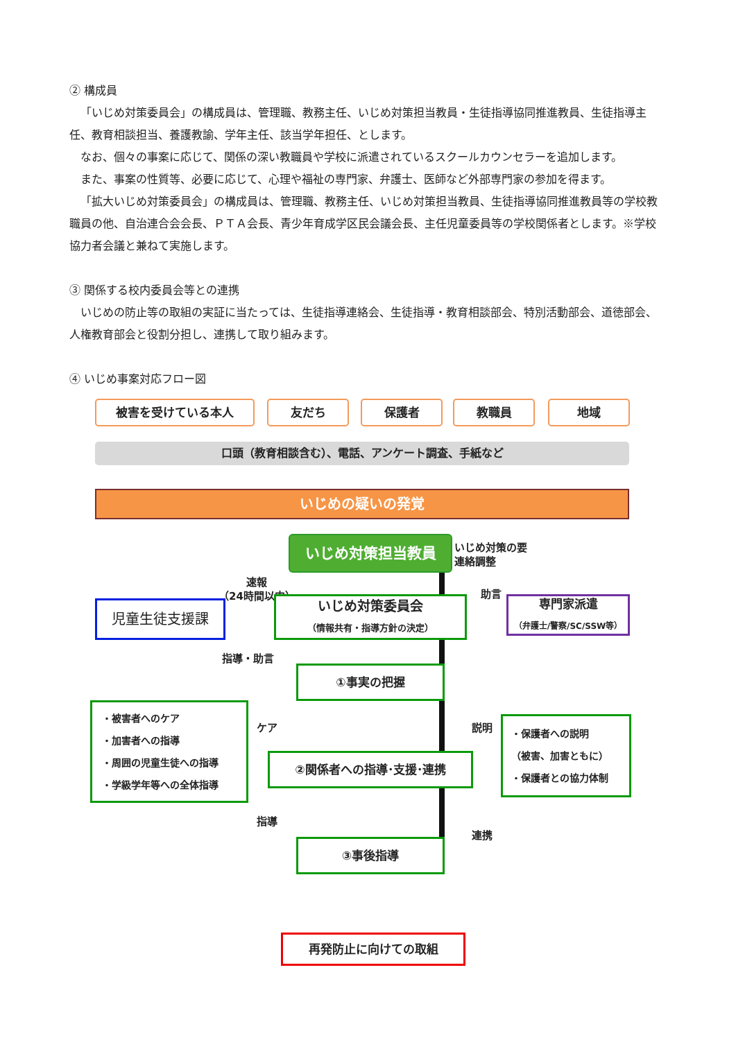② 構成員
「いじめ対策委員会」の構成員は、管理職、教務主任、いじめ対策担当教員・生徒指導協同推進教員、生徒指導主任、教育相談担当、養護教諭、学年主任、該当学年担任、とします。
なお、個々の事案に応じて、関係の深い教職員や学校に派遣されているスクールカウンセラーを追加します。
また、事案の性質等、必要に応じて、心理や福祉の専門家、弁護士、医師など外部専門家の参加を得ます。
「拡大いじめ対策委員会」の構成員は、管理職、教務主任、いじめ対策担当教員、生徒指導協同推進教員等の学校教職員の他、自治連合会会長、ＰＴＡ会長、青少年育成学区民会議会長、主任児童委員等の学校関係者とします。※学校協力者会議と兼ねて実施します。
③ 関係する校内委員会等との連携
いじめの防止等の取組の実証に当たっては、生徒指導連絡会、生徒指導・教育相談部会、特別活動部会、道徳部会、人権教育部会と役割分担し、連携して取り組みます。
④ いじめ事案対応フロー図
被害を受けている本人 友だち 保護者 教職員 地域
口頭（教育相談含む）、電話、アンケート調査、手紙など
いじめの疑いの発覚
いじめ対策担当教員
いじめ対策の要
連絡調整
速報
（24時間以内）
児童生徒支援課
いじめ対策委員会
（情報共有・指導方針の決定）
助言
専門家派遣
（弁護士/警察/SC/SSW等）
指導・助言
①事実の把握
・被害者へのケア
・加害者への指導
・周囲の児童生徒への指導
・学級学年等への全体指導
ケア
指導
②関係者への指導･支援･連携
説明
連携
・保護者への説明
（被害、加害ともに）
・保護者との協力体制
③事後指導
再発防止に向けての取組